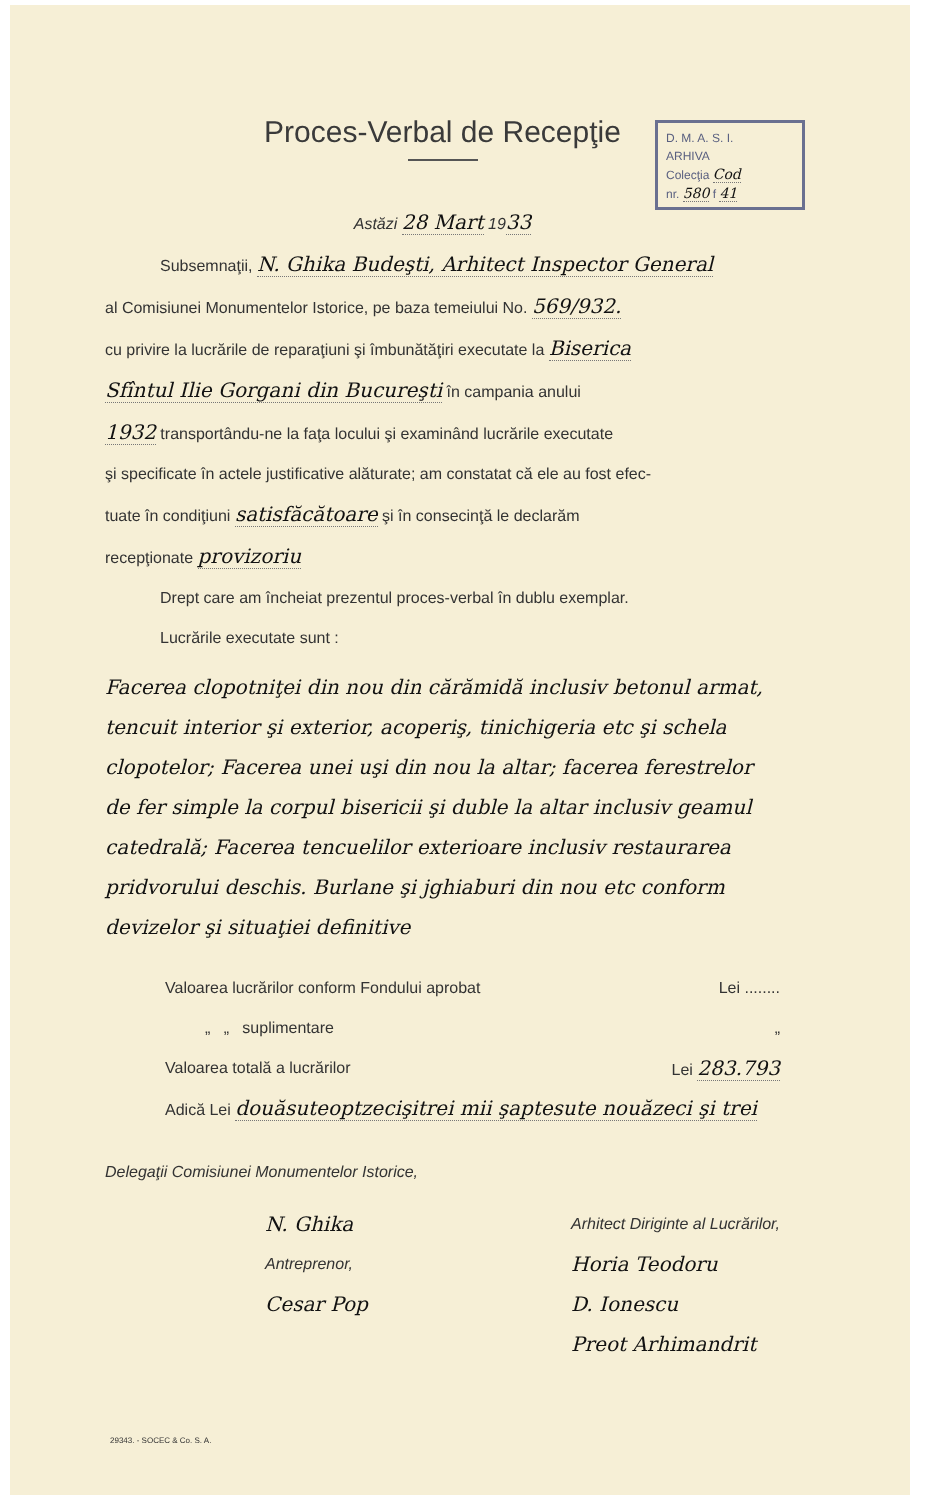D. M. A. S. I.
ARHIVA
Colecţia Cod
nr. 580 f 41
Proces-Verbal de Recepţie
Astăzi 28 Mart 1933
Subsemnaţii, N. Ghika Budeşti, Arhitect Inspector General
al Comisiunei Monumentelor Istorice, pe baza temeiului No. 569/932.
cu privire la lucrările de reparaţiuni şi îmbunătăţiri executate la Biserica
Sfîntul Ilie Gorgani din Bucureşti în campania anului
1932 transportându-ne la faţa locului şi examinând lucrările executate
şi specificate în actele justificative alăturate; am constatat că ele au fost efec-
tuate în condiţiuni satisfăcătoare şi în consecinţă le declarăm
recepţionate provizoriu
Drept care am încheiat prezentul proces-verbal în dublu exemplar.
Lucrările executate sunt :
Facerea clopotniţei din nou din cărămidă inclusiv betonul armat, tencuit interior şi exterior, acoperiş, tinichigeria etc şi schela clopotelor; Facerea unei uşi din nou la altar; facerea ferestrelor de fer simple la corpul bisericii şi duble la altar inclusiv geamul catedrală; Facerea tencuelilor exterioare inclusiv restaurarea pridvorului deschis. Burlane şi jghiaburi din nou etc conform devizelor şi situaţiei definitive
Valoarea lucrărilor conform Fondului aprobat Lei ........
„ „ suplimentare „
Valoarea totală a lucrărilor Lei 283.793
Adică Lei douăsuteoptzecişitrei mii şaptesute nouăzeci şi trei
Delegaţii Comisiunei Monumentelor Istorice,
N. Ghika
Antreprenor,
Cesar Pop
Arhitect Diriginte al Lucrărilor,
Horia Teodoru
D. Ionescu
Preot Arhimandrit
29343. - SOCEC & Co. S. A.